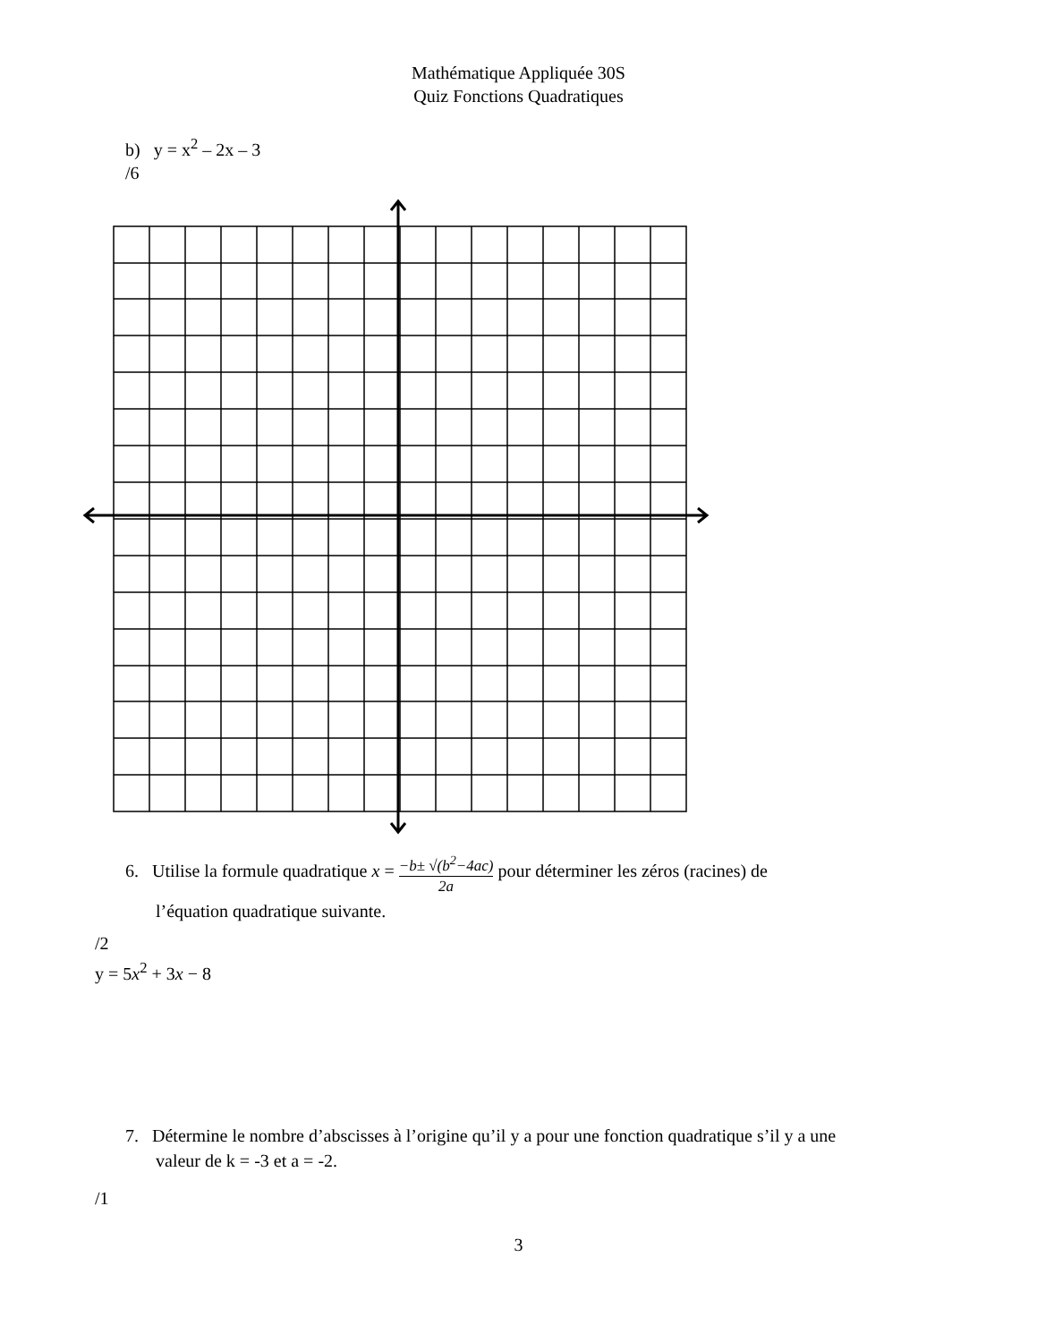Mathématique Appliquée 30S
Quiz Fonctions Quadratiques
b) y = x<sup>2</sup> – 2x – 3
/6
6. Utilise la formule quadratique x = −b± √(b<sup>2</sup>−4ac) 2a pour déterminer les zéros (racines) de
l’équation quadratique suivante.
/2
y = 5x<sup>2</sup> + 3x − 8
7. Détermine le nombre d’abscisses à l’origine qu’il y a pour une fonction quadratique s’il y a une
valeur de k = -3 et a = -2.
/1
3